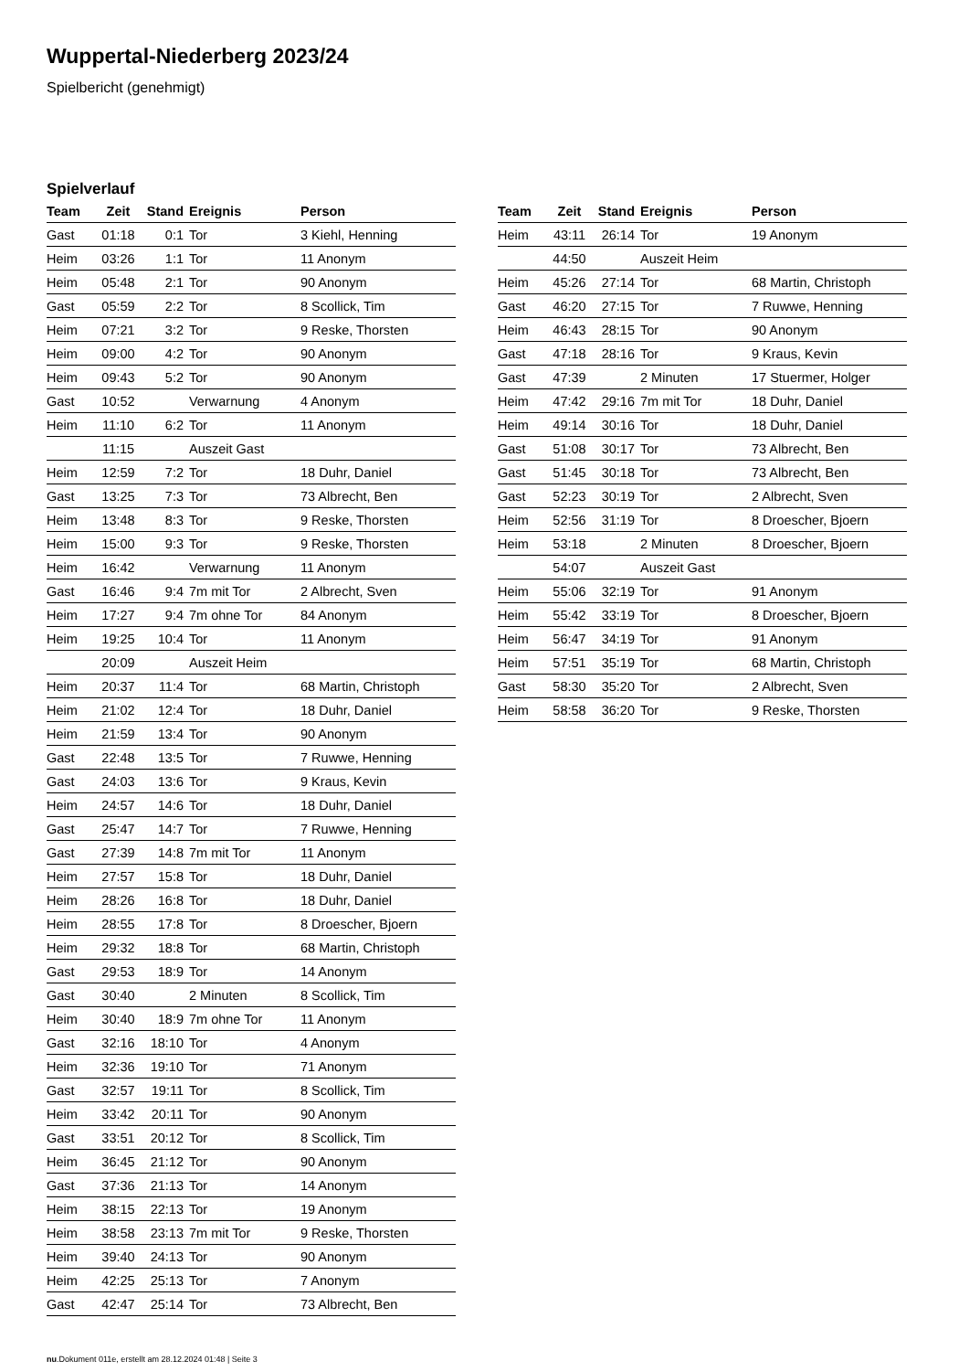Wuppertal-Niederberg 2023/24
Spielbericht (genehmigt)
Spielverlauf
| Team | Zeit | Stand | Ereignis | Person |
| --- | --- | --- | --- | --- |
| Gast | 01:18 | 0:1 | Tor | 3 Kiehl, Henning |
| Heim | 03:26 | 1:1 | Tor | 11 Anonym |
| Heim | 05:48 | 2:1 | Tor | 90 Anonym |
| Gast | 05:59 | 2:2 | Tor | 8 Scollick, Tim |
| Heim | 07:21 | 3:2 | Tor | 9 Reske, Thorsten |
| Heim | 09:00 | 4:2 | Tor | 90 Anonym |
| Heim | 09:43 | 5:2 | Tor | 90 Anonym |
| Gast | 10:52 | | Verwarnung | 4 Anonym |
| Heim | 11:10 | 6:2 | Tor | 11 Anonym |
| | 11:15 | | Auszeit Gast | |
| Heim | 12:59 | 7:2 | Tor | 18 Duhr, Daniel |
| Gast | 13:25 | 7:3 | Tor | 73 Albrecht, Ben |
| Heim | 13:48 | 8:3 | Tor | 9 Reske, Thorsten |
| Heim | 15:00 | 9:3 | Tor | 9 Reske, Thorsten |
| Heim | 16:42 | | Verwarnung | 11 Anonym |
| Gast | 16:46 | 9:4 | 7m mit Tor | 2 Albrecht, Sven |
| Heim | 17:27 | 9:4 | 7m ohne Tor | 84 Anonym |
| Heim | 19:25 | 10:4 | Tor | 11 Anonym |
| | 20:09 | | Auszeit Heim | |
| Heim | 20:37 | 11:4 | Tor | 68 Martin, Christoph |
| Heim | 21:02 | 12:4 | Tor | 18 Duhr, Daniel |
| Heim | 21:59 | 13:4 | Tor | 90 Anonym |
| Gast | 22:48 | 13:5 | Tor | 7 Ruwwe, Henning |
| Gast | 24:03 | 13:6 | Tor | 9 Kraus, Kevin |
| Heim | 24:57 | 14:6 | Tor | 18 Duhr, Daniel |
| Gast | 25:47 | 14:7 | Tor | 7 Ruwwe, Henning |
| Gast | 27:39 | 14:8 | 7m mit Tor | 11 Anonym |
| Heim | 27:57 | 15:8 | Tor | 18 Duhr, Daniel |
| Heim | 28:26 | 16:8 | Tor | 18 Duhr, Daniel |
| Heim | 28:55 | 17:8 | Tor | 8 Droescher, Bjoern |
| Heim | 29:32 | 18:8 | Tor | 68 Martin, Christoph |
| Gast | 29:53 | 18:9 | Tor | 14 Anonym |
| Gast | 30:40 | | 2 Minuten | 8 Scollick, Tim |
| Heim | 30:40 | 18:9 | 7m ohne Tor | 11 Anonym |
| Gast | 32:16 | 18:10 | Tor | 4 Anonym |
| Heim | 32:36 | 19:10 | Tor | 71 Anonym |
| Gast | 32:57 | 19:11 | Tor | 8 Scollick, Tim |
| Heim | 33:42 | 20:11 | Tor | 90 Anonym |
| Gast | 33:51 | 20:12 | Tor | 8 Scollick, Tim |
| Heim | 36:45 | 21:12 | Tor | 90 Anonym |
| Gast | 37:36 | 21:13 | Tor | 14 Anonym |
| Heim | 38:15 | 22:13 | Tor | 19 Anonym |
| Heim | 38:58 | 23:13 | 7m mit Tor | 9 Reske, Thorsten |
| Heim | 39:40 | 24:13 | Tor | 90 Anonym |
| Heim | 42:25 | 25:13 | Tor | 7 Anonym |
| Gast | 42:47 | 25:14 | Tor | 73 Albrecht, Ben |
| Team | Zeit | Stand | Ereignis | Person |
| --- | --- | --- | --- | --- |
| Heim | 43:11 | 26:14 | Tor | 19 Anonym |
| | 44:50 | | Auszeit Heim | |
| Heim | 45:26 | 27:14 | Tor | 68 Martin, Christoph |
| Gast | 46:20 | 27:15 | Tor | 7 Ruwwe, Henning |
| Heim | 46:43 | 28:15 | Tor | 90 Anonym |
| Gast | 47:18 | 28:16 | Tor | 9 Kraus, Kevin |
| Gast | 47:39 | | 2 Minuten | 17 Stuermer, Holger |
| Heim | 47:42 | 29:16 | 7m mit Tor | 18 Duhr, Daniel |
| Heim | 49:14 | 30:16 | Tor | 18 Duhr, Daniel |
| Gast | 51:08 | 30:17 | Tor | 73 Albrecht, Ben |
| Gast | 51:45 | 30:18 | Tor | 73 Albrecht, Ben |
| Gast | 52:23 | 30:19 | Tor | 2 Albrecht, Sven |
| Heim | 52:56 | 31:19 | Tor | 8 Droescher, Bjoern |
| Heim | 53:18 | | 2 Minuten | 8 Droescher, Bjoern |
| | 54:07 | | Auszeit Gast | |
| Heim | 55:06 | 32:19 | Tor | 91 Anonym |
| Heim | 55:42 | 33:19 | Tor | 8 Droescher, Bjoern |
| Heim | 56:47 | 34:19 | Tor | 91 Anonym |
| Heim | 57:51 | 35:19 | Tor | 68 Martin, Christoph |
| Gast | 58:30 | 35:20 | Tor | 2 Albrecht, Sven |
| Heim | 58:58 | 36:20 | Tor | 9 Reske, Thorsten |
nu.Dokument 011e, erstellt am 28.12.2024 01:48 | Seite 3